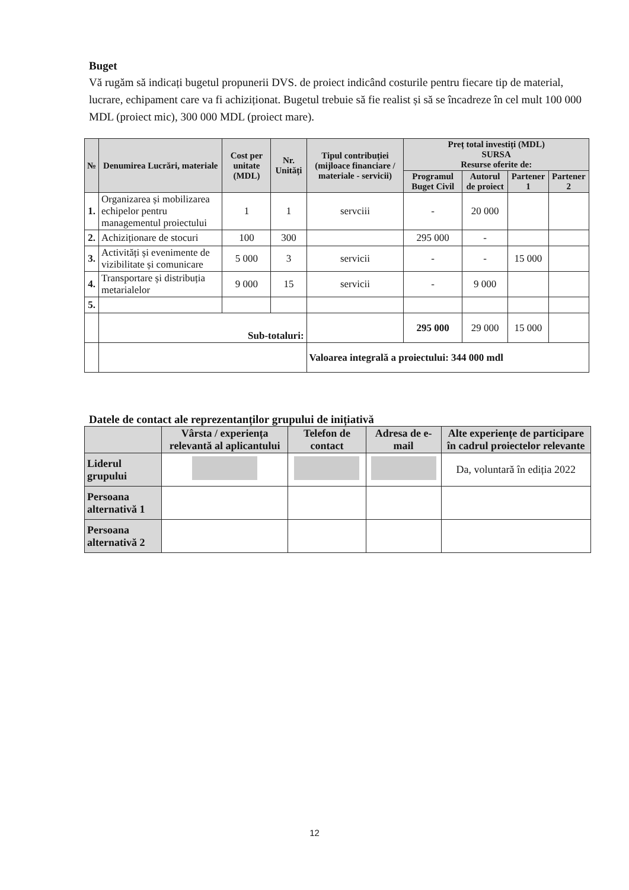Buget
Vă rugăm să indicați bugetul propunerii DVS. de proiect indicând costurile pentru fiecare tip de material, lucrare, echipament care va fi achiziționat. Bugetul trebuie să fie realist și să se încadreze în cel mult 100 000 MDL (proiect mic), 300 000 MDL (proiect mare).
| № | Denumirea Lucrări, materiale | Cost per unitate (MDL) | Nr. Unități | Tipul contribuției (mijloace financiare / materiale - servicii) | Preț total investiți (MDL) SURSA Resurse oferite de: | | | |
| --- | --- | --- | --- | --- | --- | --- | --- | --- |
| | | | | | Programul Buget Civil | Autorul de proiect | Partener 1 | Partener 2 |
| 1. | Organizarea și mobilizarea echipelor pentru managementul proiectului | 1 | 1 | servciii | - | 20 000 | | |
| 2. | Achiziționare de stocuri | 100 | 300 | | 295 000 | - | | |
| 3. | Activități și evenimente de vizibilitate și comunicare | 5 000 | 3 | servicii | - | - | 15 000 | |
| 4. | Transportare și distribuția metarialelor | 9 000 | 15 | servicii | - | 9 000 | | |
| 5. | | | | | | | | |
| | Sub-totaluri: | | | | 295 000 | 29 000 | 15 000 | |
| | | | | Valoarea integrală a proiectului: 344 000 mdl | | | | |
Datele de contact ale reprezentanților grupului de inițiativă
| | Vârsta / experiența relevantă al aplicantului | Telefon de contact | Adresa de e-mail | Alte experiențe de participare în cadrul proiectelor relevante |
| --- | --- | --- | --- | --- |
| Liderul grupului | | | | Da, voluntară în ediția 2022 |
| Persoana alternativă 1 | | | | |
| Persoana alternativă 2 | | | | |
12